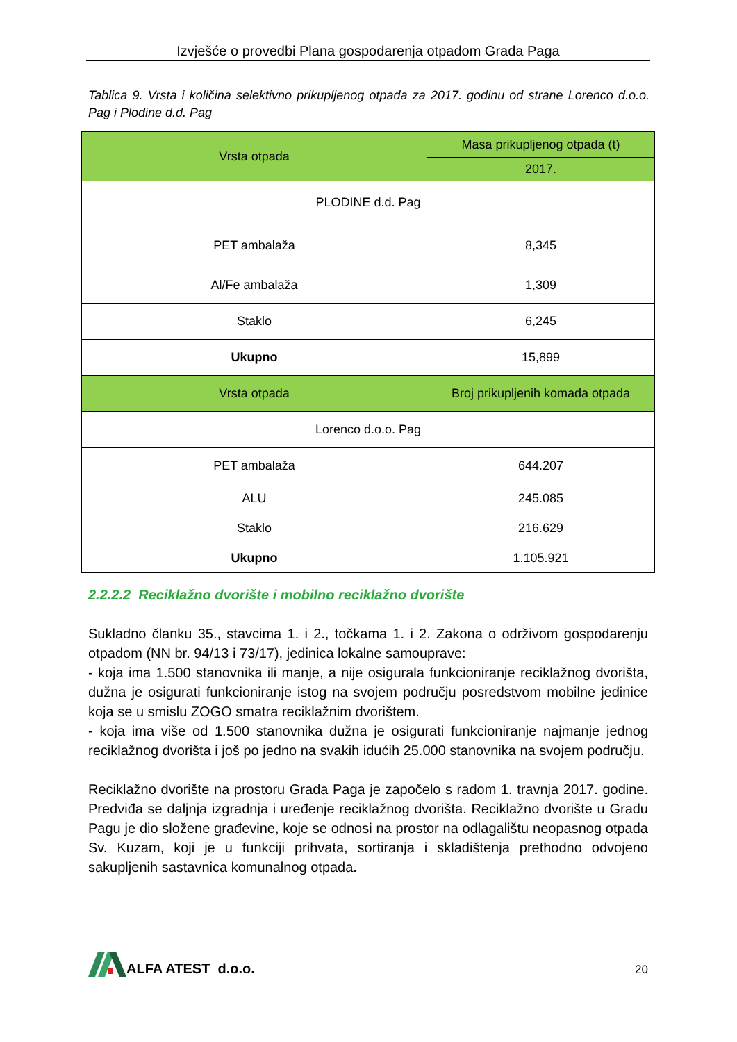Izvješće o provedbi Plana gospodarenja otpadom Grada Paga
Tablica 9. Vrsta i količina selektivno prikupljenog otpada za 2017. godinu od strane Lorenco d.o.o. Pag i Plodine d.d. Pag
| Vrsta otpada | Masa prikupljenog otpada (t) |
| --- | --- |
| | 2017. |
| PLODINE d.d. Pag | |
| PET ambalaža | 8,345 |
| Al/Fe ambalaža | 1,309 |
| Staklo | 6,245 |
| Ukupno | 15,899 |
| Vrsta otpada | Broj prikupljenih komada otpada |
| Lorenco d.o.o. Pag | |
| PET ambalaža | 644.207 |
| ALU | 245.085 |
| Staklo | 216.629 |
| Ukupno | 1.105.921 |
2.2.2.2 Reciklažno dvorište i mobilno reciklažno dvorište
Sukladno članku 35., stavcima 1. i 2., točkama 1. i 2. Zakona o održivom gospodarenju otpadom (NN br. 94/13 i 73/17), jedinica lokalne samouprave:
- koja ima 1.500 stanovnika ili manje, a nije osigurala funkcioniranje reciklažnog dvorišta, dužna je osigurati funkcioniranje istog na svojem području posredstvom mobilne jedinice koja se u smislu ZOGO smatra reciklažnim dvorištem.
- koja ima više od 1.500 stanovnika dužna je osigurati funkcioniranje najmanje jednog reciklažnog dvorišta i još po jedno na svakih idućih 25.000 stanovnika na svojem području.
Reciklažno dvorište na prostoru Grada Paga je započelo s radom 1. travnja 2017. godine. Predviđa se daljnja izgradnja i uređenje reciklažnog dvorišta. Reciklažno dvorište u Gradu Pagu je dio složene građevine, koje se odnosi na prostor na odlagalištu neopasnog otpada Sv. Kuzam, koji je u funkciji prihvata, sortiranja i skladištenja prethodno odvojeno sakupljenih sastavnica komunalnog otpada.
ALFA ATEST d.o.o.
20